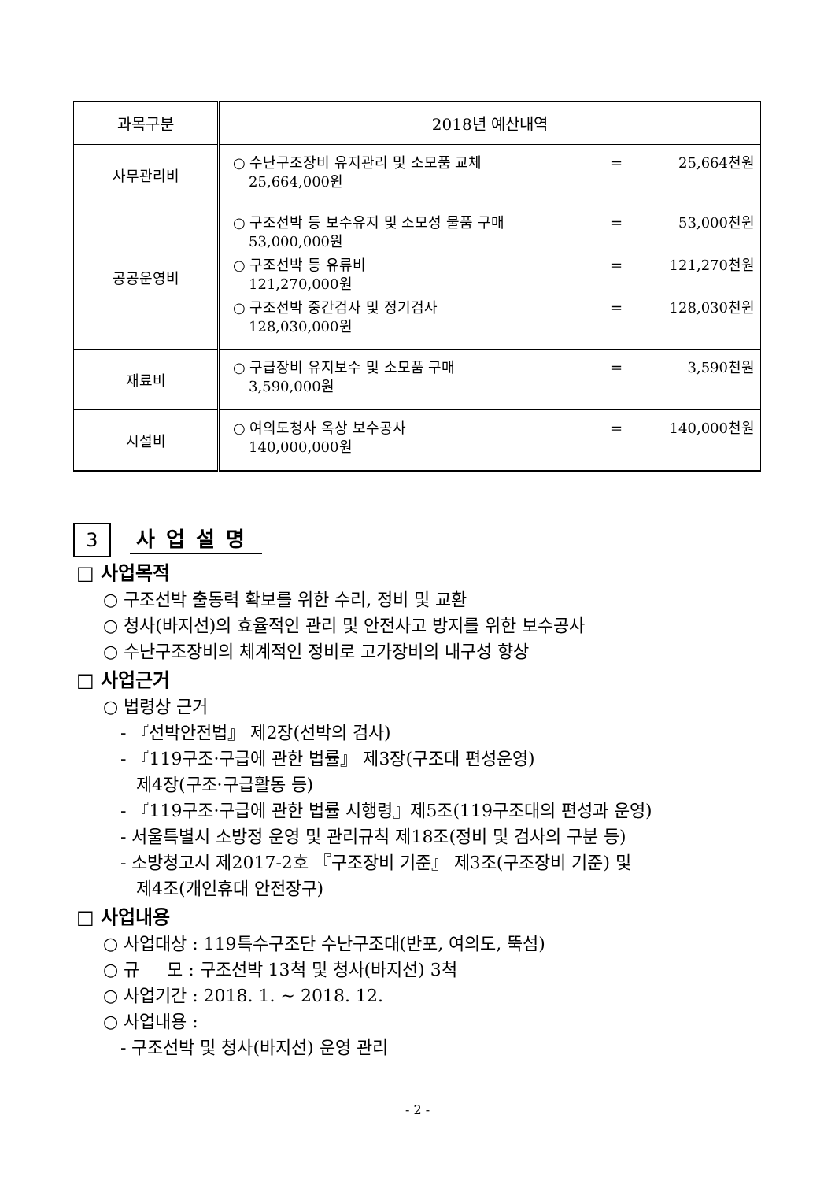| 과목구분 | 2018년 예산내역 |
| --- | --- |
| 사무관리비 | ○ 수난구조장비 유지관리 및 소모품 교체 = 25,664천원 25,664,000원 |
| 공공운영비 | ○ 구조선박 등 보수유지 및 소모성 물품 구매 = 53,000천원 53,000,000원 ○ 구조선박 등 유류비 = 121,270천원 121,270,000원 ○ 구조선박 중간검사 및 정기검사 = 128,030천원 128,030,000원 |
| 재료비 | ○ 구급장비 유지보수 및 소모품 구매 = 3,590천원 3,590,000원 |
| 시설비 | ○ 여의도청사 옥상 보수공사 = 140,000천원 140,000,000원 |
3
사업설명
□ 사업목적
○ 구조선박 출동력 확보를 위한 수리, 정비 및 교환
○ 청사(바지선)의 효율적인 관리 및 안전사고 방지를 위한 보수공사
○ 수난구조장비의 체계적인 정비로 고가장비의 내구성 향상
□ 사업근거
○ 법령상 근거
- 『선박안전법』 제2장(선박의 검사)
- 『119구조·구급에 관한 법률』 제3장(구조대 편성운영)
제4장(구조·구급활동 등)
- 『119구조·구급에 관한 법률 시행령』제5조(119구조대의 편성과 운영)
- 서울특별시 소방정 운영 및 관리규칙 제18조(정비 및 검사의 구분 등)
- 소방청고시 제2017-2호 『구조장비 기준』 제3조(구조장비 기준) 및
제4조(개인휴대 안전장구)
□ 사업내용
○ 사업대상 : 119특수구조단 수난구조대(반포, 여의도, 뚝섬)
○ 규 모 : 구조선박 13척 및 청사(바지선) 3척
○ 사업기간 : 2018. 1. ~ 2018. 12.
○ 사업내용 :
- 구조선박 및 청사(바지선) 운영 관리
- 2 -